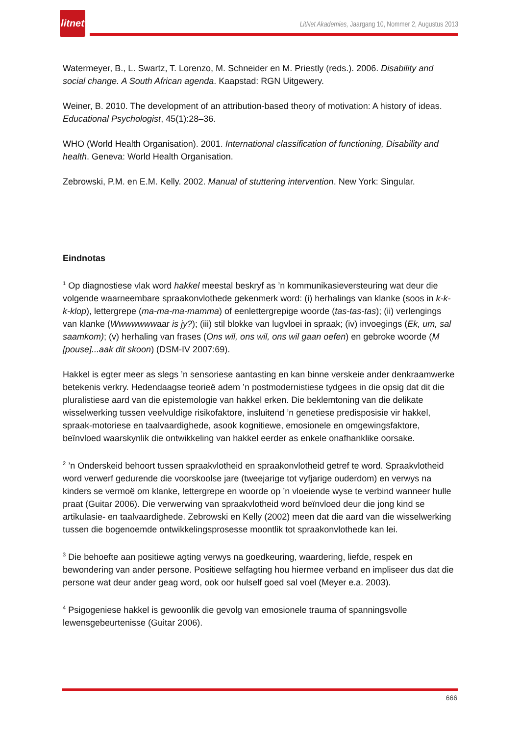litnet
LitNet Akademies, Jaargang 10, Nommer 2, Augustus 2013
Watermeyer, B., L. Swartz, T. Lorenzo, M. Schneider en M. Priestly (reds.). 2006. Disability and social change. A South African agenda. Kaapstad: RGN Uitgewery.
Weiner, B. 2010. The development of an attribution-based theory of motivation: A history of ideas. Educational Psychologist, 45(1):28–36.
WHO (World Health Organisation). 2001. International classification of functioning, Disability and health. Geneva: World Health Organisation.
Zebrowski, P.M. en E.M. Kelly. 2002. Manual of stuttering intervention. New York: Singular.
Eindnotas
<sup>1</sup> Op diagnostiese vlak word hakkel meestal beskryf as ’n kommunikasieversteuring wat deur die volgende waarneembare spraakonvlothede gekenmerk word: (i) herhalings van klanke (soos in k-k-k-klop), lettergrepe (ma-ma-ma-mamma) of eenlettergrepige woorde (tas-tas-tas); (ii) verlengings van klanke (Wwwwwwwaar is jy?); (iii) stil blokke van lugvloei in spraak; (iv) invoegings (Ek, um, sal saamkom); (v) herhaling van frases (Ons wil, ons wil, ons wil gaan oefen) en gebroke woorde (M [pouse]...aak dit skoon) (DSM-IV 2007:69).
Hakkel is egter meer as slegs ’n sensoriese aantasting en kan binne verskeie ander denkraamwerke betekenis verkry. Hedendaagse teorieë adem ’n postmodernistiese tydgees in die opsig dat dit die pluralistiese aard van die epistemologie van hakkel erken. Die beklemtoning van die delikate wisselwerking tussen veelvuldige risikofaktore, insluitend ’n genetiese predisposisie vir hakkel, spraak-motoriese en taalvaardighede, asook kognitiewe, emosionele en omgewingsfaktore, beïnvloed waarskynlik die ontwikkeling van hakkel eerder as enkele onafhanklike oorsake.
<sup>2</sup> ’n Onderskeid behoort tussen spraakvlotheid en spraakonvlotheid getref te word. Spraakvlotheid word verwerf gedurende die voorskoolse jare (tweejarige tot vyfjarige ouderdom) en verwys na kinders se vermoë om klanke, lettergrepe en woorde op ’n vloeiende wyse te verbind wanneer hulle praat (Guitar 2006). Die verwerwing van spraakvlotheid word beïnvloed deur die jong kind se artikulasie- en taalvaardighede. Zebrowski en Kelly (2002) meen dat die aard van die wisselwerking tussen die bogenoemde ontwikkelingsprosesse moontlik tot spraakonvlothede kan lei.
<sup>3</sup> Die behoefte aan positiewe agting verwys na goedkeuring, waardering, liefde, respek en bewondering van ander persone. Positiewe selfagting hou hiermee verband en impliseer dus dat die persone wat deur ander geag word, ook oor hulself goed sal voel (Meyer e.a. 2003).
<sup>4</sup> Psigogeniese hakkel is gewoonlik die gevolg van emosionele trauma of spanningsvolle lewensgebeurtenisse (Guitar 2006).
666